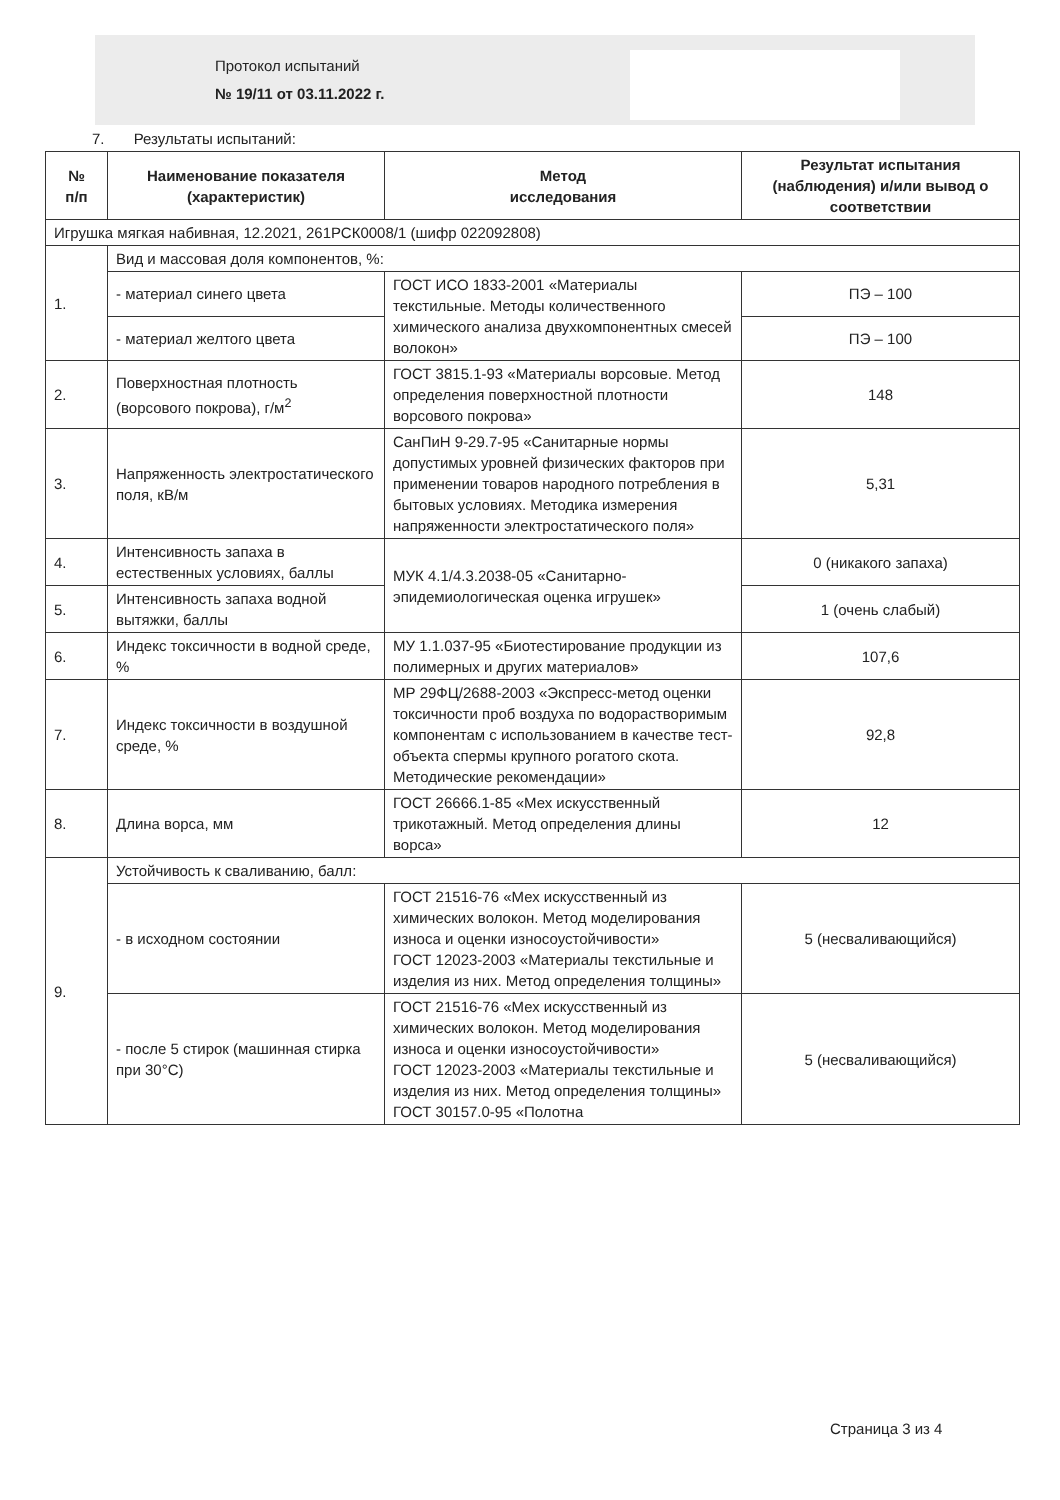Протокол испытаний
№ 19/11 от 03.11.2022 г.
7. Результаты испытаний:
| № п/п | Наименование показателя (характеристик) | Метод исследования | Результат испытания (наблюдения) и/или вывод о соответствии |
| --- | --- | --- | --- |
| Игрушка мягкая набивная, 12.2021, 261РСК0008/1 (шифр 022092808) | | | |
| 1. | Вид и массовая доля компонентов, %: | | |
| | - материал синего цвета | ГОСТ ИСО 1833-2001 «Материалы текстильные. Методы количественного химического анализа двухкомпонентных смесей волокон» | ПЭ – 100 |
| | - материал желтого цвета | | ПЭ – 100 |
| 2. | Поверхностная плотность (ворсового покрова), г/м<sup>2</sup> | ГОСТ 3815.1-93 «Материалы ворсовые. Метод определения поверхностной плотности ворсового покрова» | 148 |
| 3. | Напряженность электростатического поля, кВ/м | СанПиН 9-29.7-95 «Санитарные нормы допустимых уровней физических факторов при применении товаров народного потребления в бытовых условиях. Методика измерения напряженности электростатического поля» | 5,31 |
| 4. | Интенсивность запаха в естественных условиях, баллы | МУК 4.1/4.3.2038-05 «Санитарно-эпидемиологическая оценка игрушек» | 0 (никакого запаха) |
| 5. | Интенсивность запаха водной вытяжки, баллы | | 1 (очень слабый) |
| 6. | Индекс токсичности в водной среде, % | МУ 1.1.037-95 «Биотестирование продукции из полимерных и других материалов» | 107,6 |
| 7. | Индекс токсичности в воздушной среде, % | МР 29ФЦ/2688-2003 «Экспресс-метод оценки токсичности проб воздуха по водорастворимым компонентам с использованием в качестве тест-объекта спермы крупного рогатого скота. Методические рекомендации» | 92,8 |
| 8. | Длина ворса, мм | ГОСТ 26666.1-85 «Мех искусственный трикотажный. Метод определения длины ворса» | 12 |
| 9. | Устойчивость к сваливанию, балл: | | |
| | - в исходном состоянии | ГОСТ 21516-76 «Мех искусственный из химических волокон. Метод моделирования износа и оценки износоустойчивости» ГОСТ 12023-2003 «Материалы текстильные и изделия из них. Метод определения толщины» | 5 (несваливающийся) |
| | - после 5 стирок (машинная стирка при 30°С) | ГОСТ 21516-76 «Мех искусственный из химических волокон. Метод моделирования износа и оценки износоустойчивости» ГОСТ 12023-2003 «Материалы текстильные и изделия из них. Метод определения толщины» ГОСТ 30157.0-95 «Полотна | 5 (несваливающийся) |
Страница 3 из 4